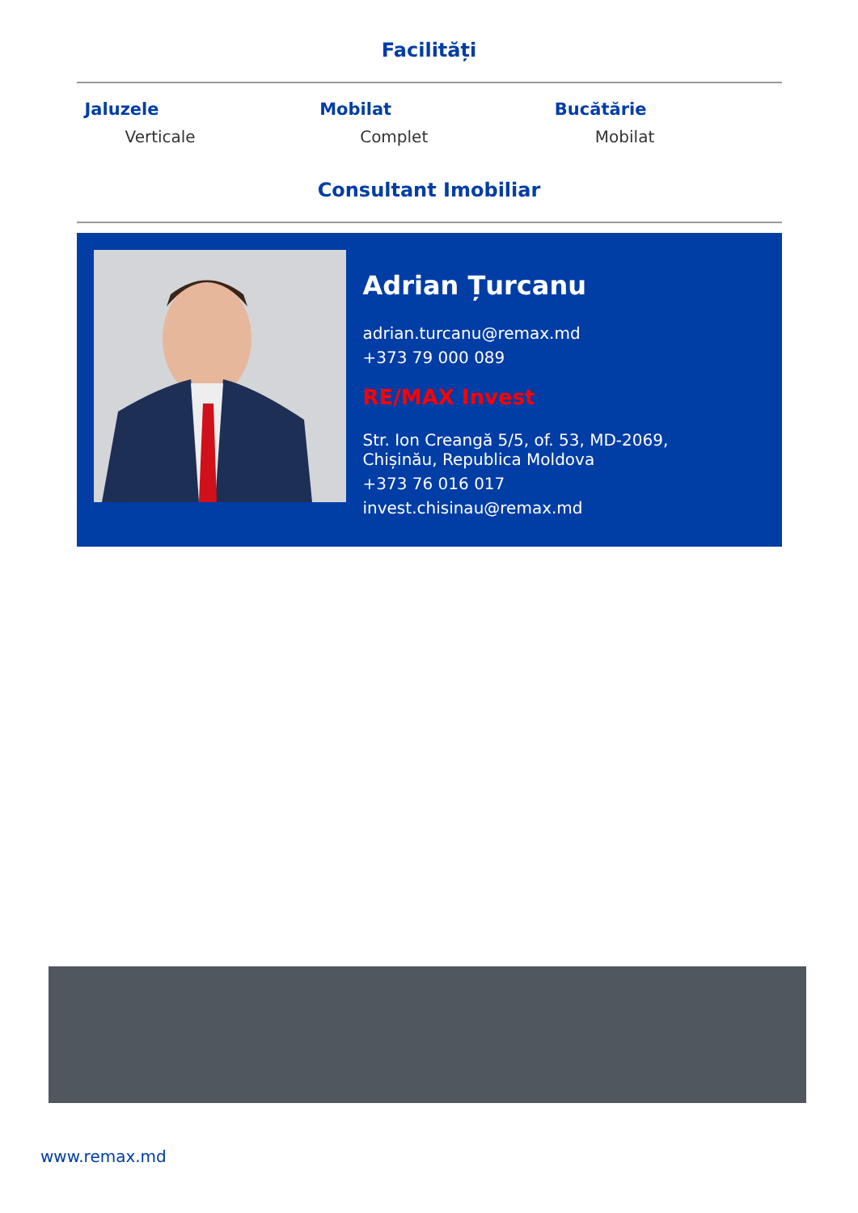Facilități
Jaluzele
Verticale
Mobilat
Complet
Bucătărie
Mobilat
Consultant Imobiliar
Adrian Țurcanu
adrian.turcanu@remax.md
+373 79 000 089
RE/MAX Invest
Str. Ion Creangă 5/5, of. 53, MD-2069,
Chișinău, Republica Moldova
+373 76 016 017
invest.chisinau@remax.md
www.remax.md